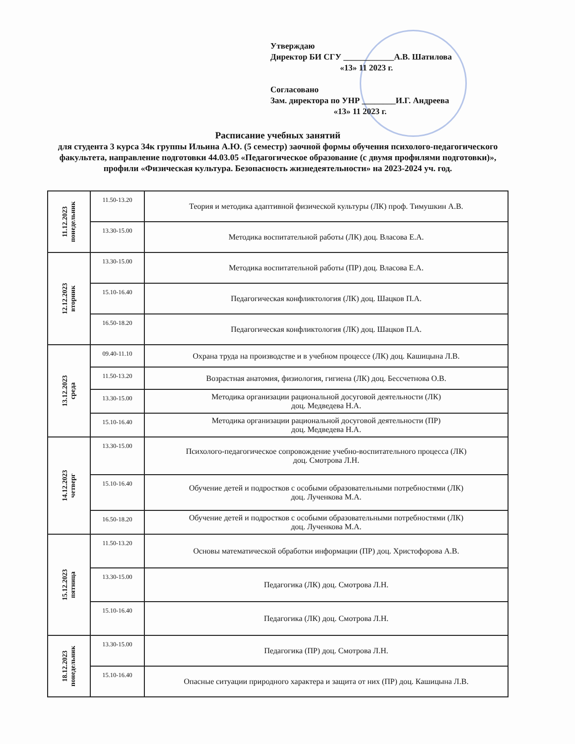Утверждаю
Директор БИ СГУ ____________А.В. Шатилова
«13» 11 2023 г.
Согласовано
Зам. директора по УНР ________И.Г. Андреева
«13» 11 2023 г.
Расписание учебных занятий
для студента 3 курса 34к группы Ильина А.Ю. (5 семестр) заочной формы обучения психолого-педагогического факультета, направление подготовки 44.03.05 «Педагогическое образование (с двумя профилями подготовки)», профили «Физическая культура. Безопасность жизнедеятельности» на 2023-2024 уч. год.
| 11.12.2023 понедельник | 11.50-13.20 | Теория и методика адаптивной физической культуры (ЛК) проф. Тимушкин А.В. |
| | 13.30-15.00 | Методика воспитательной работы (ЛК) доц. Власова Е.А. |
| 12.12.2023 вторник | 13.30-15.00 | Методика воспитательной работы (ПР) доц. Власова Е.А. |
| | 15.10-16.40 | Педагогическая конфликтология (ЛК) доц. Шацков П.А. |
| | 16.50-18.20 | Педагогическая конфликтология (ЛК) доц. Шацков П.А. |
| 13.12.2023 среда | 09.40-11.10 | Охрана труда на производстве и в учебном процессе (ЛК) доц. Кашицына Л.В. |
| | 11.50-13.20 | Возрастная анатомия, физиология, гигиена (ЛК) доц. Бессчетнова О.В. |
| | 13.30-15.00 | Методика организации рациональной досуговой деятельности (ЛК) доц. Медведева Н.А. |
| | 15.10-16.40 | Методика организации рациональной досуговой деятельности (ПР) доц. Медведева Н.А. |
| 14.12.2023 четверг | 13.30-15.00 | Психолого-педагогическое сопровождение учебно-воспитательного процесса (ЛК) доц. Смотрова Л.Н. |
| | 15.10-16.40 | Обучение детей и подростков с особыми образовательными потребностями (ЛК) доц. Лученкова М.А. |
| | 16.50-18.20 | Обучение детей и подростков с особыми образовательными потребностями (ЛК) доц. Лученкова М.А. |
| 15.12.2023 пятница | 11.50-13.20 | Основы математической обработки информации (ПР) доц. Христофорова А.В. |
| | 13.30-15.00 | Педагогика (ЛК) доц. Смотрова Л.Н. |
| | 15.10-16.40 | Педагогика (ЛК) доц. Смотрова Л.Н. |
| 18.12.2023 понедельник | 13.30-15.00 | Педагогика (ПР) доц. Смотрова Л.Н. |
| | 15.10-16.40 | Опасные ситуации природного характера и защита от них (ПР) доц. Кашицына Л.В. |